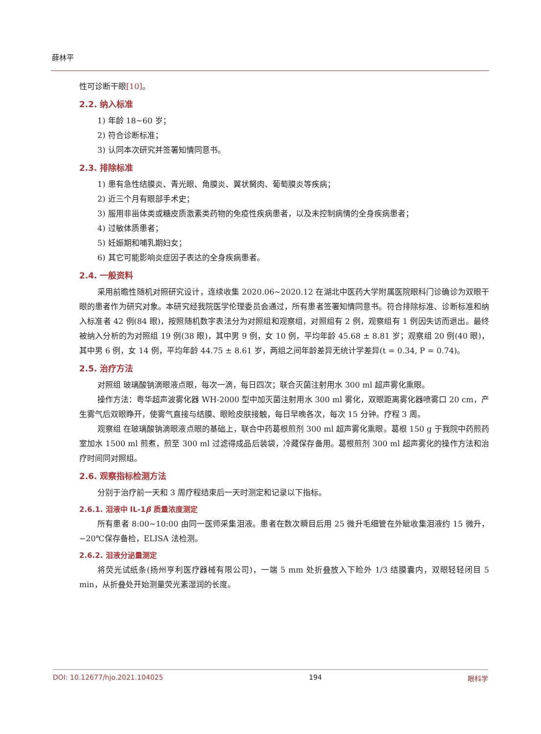薛林平
性可诊断干眼[10]。
2.2. 纳入标准
1) 年龄 18~60 岁；
2) 符合诊断标准；
3) 认同本次研究并签署知情同意书。
2.3. 排除标准
1) 患有急性结膜炎、青光眼、角膜炎、翼状胬肉、葡萄膜炎等疾病；
2) 近三个月有眼部手术史；
3) 服用非甾体类或糖皮质激素类药物的免疫性疾病患者，以及未控制病情的全身疾病患者；
4) 过敏体质患者；
5) 妊娠期和哺乳期妇女；
6) 其它可能影响炎症因子表达的全身疾病患者。
2.4. 一般资料
采用前瞻性随机对照研究设计，连续收集 2020.06~2020.12 在湖北中医药大学附属医院眼科门诊确诊为双眼干眼的患者作为研究对象。本研究经我院医学伦理委员会通过，所有患者签署知情同意书。符合排除标准、诊断标准和纳入标准者 42 例(84 眼)，按照随机数字表法分为对照组和观察组，对照组有 2 例，观察组有 1 例因失访而退出。最终被纳入分析的为对照组 19 例(38 眼)，其中男 9 例，女 10 例，平均年龄 45.68 ± 8.81 岁；观察组 20 例(40 眼)，其中男 6 例，女 14 例，平均年龄 44.75 ± 8.61 岁，两组之间年龄差异无统计学差异(t = 0.34, P = 0.74)。
2.5. 治疗方法
对照组 玻璃酸钠滴眼液点眼，每次一滴，每日四次；联合灭菌注射用水 300 ml 超声雾化熏眼。
操作方法：粤华超声波雾化器 WH-2000 型中加灭菌注射用水 300 ml 雾化，双眼距离雾化器喷雾口 20 cm，产生雾气后双眼睁开，使雾气直接与结膜、眼睑皮肤接触，每日早晚各次，每次 15 分钟。疗程 3 周。
观察组 在玻璃酸钠滴眼液点眼的基础上，联合中药葛根煎剂 300 ml 超声雾化熏眼。葛根 150 g 于我院中药煎药室加水 1500 ml 煎煮，煎至 300 ml 过滤得成品后装袋，冷藏保存备用。葛根煎剂 300 ml 超声雾化的操作方法和治疗时间同对照组。
2.6. 观察指标检测方法
分别于治疗前一天和 3 周疗程结束后一天时测定和记录以下指标。
2.6.1. 泪液中 IL-1β 质量浓度测定
所有患者 8:00~10:00 由同一医师采集泪液。患者在数次瞬目后用 25 微升毛细管在外眦收集泪液约 15 微升，−20℃保存备检，ELISA 法检测。
2.6.2. 泪液分泌量测定
将荧光试纸条(扬州亨利医疗器械有限公司)，一端 5 mm 处折叠放入下睑外 1/3 结膜囊内，双眼轻轻闭目 5 min，从折叠处开始测量荧光素湿润的长度。
DOI: 10.12677/hjo.2021.104025 194 眼科学